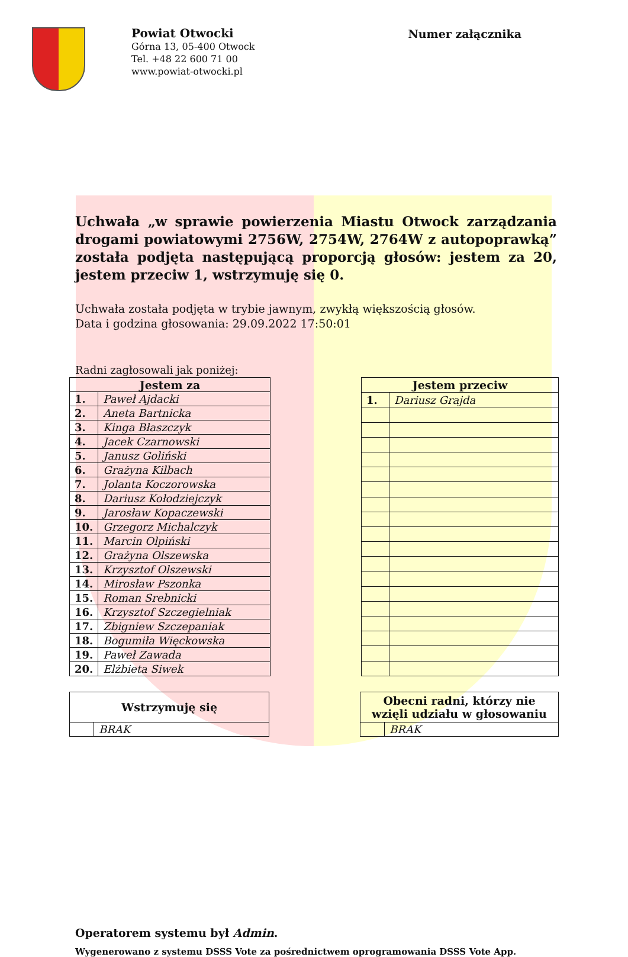Powiat Otwocki
Górna 13, 05-400 Otwock
Tel. +48 22 600 71 00
www.powiat-otwocki.pl
Numer załącznika
Uchwała „w sprawie powierzenia Miastu Otwock zarządzania drogami powiatowymi 2756W, 2754W, 2764W z autopoprawką” została podjęta następującą proporcją głosów: jestem za 20, jestem przeciw 1, wstrzymuję się 0.
Uchwała została podjęta w trybie jawnym, zwykłą większością głosów.
Data i godzina głosowania: 29.09.2022 17:50:01
Radni zagłosowali jak poniżej:
| Jestem za | |
| --- | --- |
| 1. | Paweł Ajdacki |
| 2. | Aneta Bartnicka |
| 3. | Kinga Błaszczyk |
| 4. | Jacek Czarnowski |
| 5. | Janusz Goliński |
| 6. | Grażyna Kilbach |
| 7. | Jolanta Koczorowska |
| 8. | Dariusz Kołodziejczyk |
| 9. | Jarosław Kopaczewski |
| 10. | Grzegorz Michalczyk |
| 11. | Marcin Olpiński |
| 12. | Grażyna Olszewska |
| 13. | Krzysztof Olszewski |
| 14. | Mirosław Pszonka |
| 15. | Roman Srebnicki |
| 16. | Krzysztof Szczegielniak |
| 17. | Zbigniew Szczepaniak |
| 18. | Bogumiła Więckowska |
| 19. | Paweł Zawada |
| 20. | Elżbieta Siwek |
| Jestem przeciw | |
| --- | --- |
| 1. | Dariusz Grajda |
| Wstrzymuję się | |
| --- | --- |
| | BRAK |
| Obecni radni, którzy nie wzięli udziału w głosowaniu | |
| --- | --- |
| | BRAK |
Operatorem systemu był Admin.
Wygenerowano z systemu DSSS Vote za pośrednictwem oprogramowania DSSS Vote App.